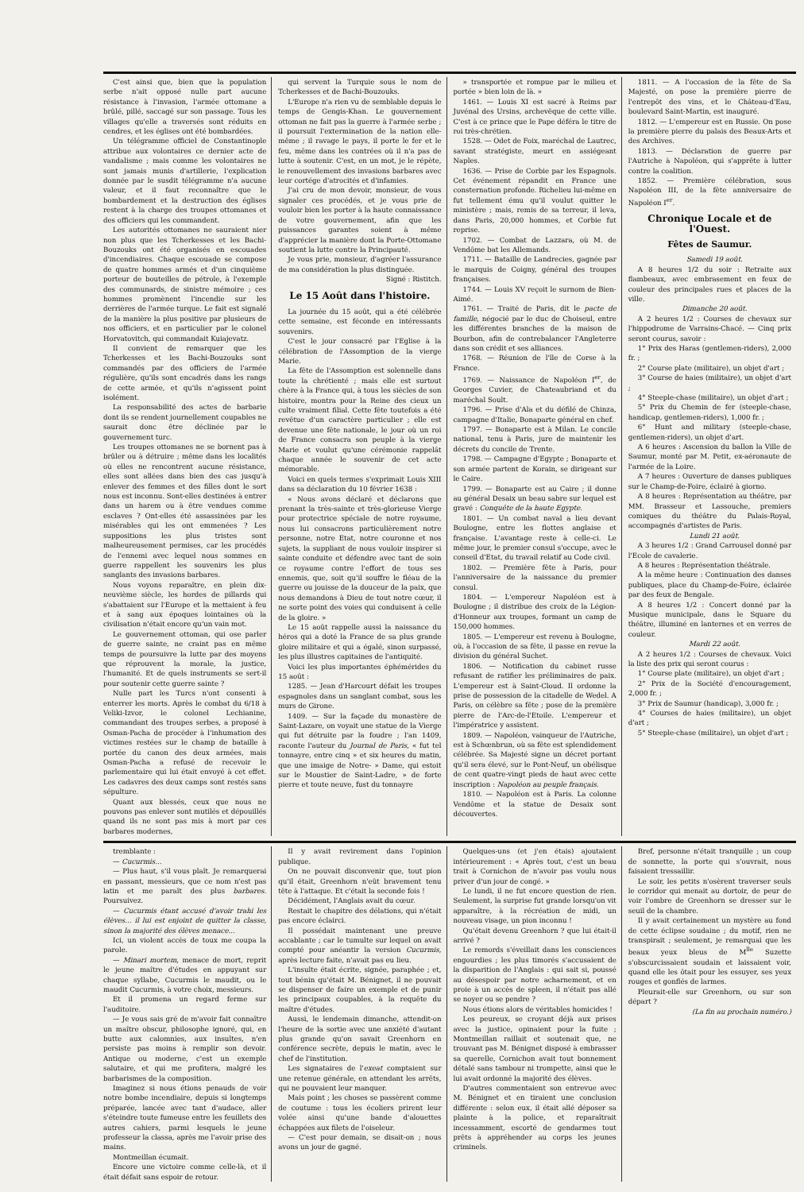C'est ainsi que, bien que la population serbe n'ait opposé nulle part aucune résistance à l'invasion, l'armée ottomane a brûlé, pillé, saccagé sur son passage. Tous les villages qu'elle a traversés sont réduits en cendres, et les églises ont été bombardées.
Un télégramme officiel de Constantinople attribue aux volontaires ce dernier acte de vandalisme ; mais comme les volontaires ne sont jamais munis d'artillerie, l'explication donnée par le susdit télégramme n'a aucune valeur, et il faut reconnaître que le bombardement et la destruction des églises restent à la charge des troupes ottomanes et des officiers qui les commandent.
Les autorités ottomanes ne sauraient nier non plus que les Tcherkesses et les Bachi-Bouzouks ont été organisés en escouades d'incendiaires. Chaque escouade se compose de quatre hommes armés et d'un cinquième porteur de bouteilles de pétrole, à l'exemple des communards, de sinistre mémoire ; ces hommes promènent l'incendie sur les derrières de l'armée turque. Le fait est signalé de la manière la plus positive par plusieurs de nos officiers, et en particulier par le colonel Horvatovitch, qui commandait Kuiajevatz.
Il convient de remarquer que les Tcherkesses et les Bachi-Bouzouks sont commandés par des officiers de l'armée régulière, qu'ils sont encadrés dans les rangs de cette armée, et qu'ils n'agissent point isolément.
La responsabilité des actes de barbarie dont ils se rendent journellement coupables ne saurait donc être déclinée par le gouvernement turc.
Les troupes ottomanes ne se bornent pas à brûler ou à détruire ; même dans les localités où elles ne rencontrent aucune résistance, elles sont allées dans bien des cas jusqu'à enlever des femmes et des filles dont le sort nous est inconnu. Sont-elles destinées à entrer dans un harem ou à être vendues comme esclaves ? Ont-elles été assassinées par les misérables qui les ont emmenées ? Les suppositions les plus tristes sont malheureusement permises, car les procédés de l'ennemi avec lequel nous sommes en guerre rappellent les souvenirs les plus sanglants des invasions barbares.
Nous voyons reparaître, en plein dix-neuvième siècle, les hordes de pillards qui s'abattaient sur l'Europe et la mettaient à feu et à sang aux époques lointaines où la civilisation n'était encore qu'un vain mot.
Le gouvernement ottoman, qui ose parler de guerre sainte, ne craint pas en même temps de poursuivre la lutte par des moyens que réprouvent la morale, la justice, l'humanité. Et de quels instruments se sert-il pour soutenir cette guerre sainte ?
Nulle part les Turcs n'ont consenti à enterrer les morts. Après le combat du 6/18 à Veliki-Izvor, le colonel Lechianine, commandant des troupes serbes, a proposé à Osman-Pacha de procéder à l'inhumation des victimes restées sur le champ de bataille à portée du canon des deux armées, mais Osman-Pacha a refusé de recevoir le parlementaire qui lui était envoyé à cet effet. Les cadavres des deux camps sont restés sans sépulture.
Quant aux blessés, ceux que nous ne pouvons pas enlever sont mutilés et dépouillés quand ils ne sont pas mis à mort par ces barbares modernes,
qui servent la Turquie sous le nom de Tcherkesses et de Bachi-Bouzouks.
L'Europe n'a rien vu de semblable depuis le temps de Gengis-Khan. Le gouvernement ottoman ne fait pas la guerre à l'armée serbe ; il poursuit l'extermination de la nation elle-même ; il ravage le pays, il porte le fer et le feu, même dans les contrées où il n'a pas de lutte à soutenir. C'est, en un mot, je le répète, le renouvellement des invasions barbares avec leur cortége d'atrocités et d'infamies.
J'ai cru de mon devoir, monsieur, de vous signaler ces procédés, et je vous prie de vouloir bien les porter à la haute connaissance de votre gouvernement, afin que les puissances garantes soient à même d'apprécier la manière dont la Porte-Ottomane soutient la lutte contre la Principauté.
Je vous prie, monsieur, d'agréer l'assurance de ma considération la plus distinguée.
Signé : Ristitch.
Le 15 Août dans l'histoire.
La journée du 15 août, qui a été célébrée cette semaine, est féconde en intéressants souvenirs.
C'est le jour consacré par l'Eglise à la célébration de l'Assomption de la vierge Marie.
La fête de l'Assomption est solennelle dans toute la chrétienté ; mais elle est surtout chère à la France qui, à tous les siècles de son histoire, montra pour la Reine des cieux un culte vraiment filial. Cette fête toutefois a été revêtue d'un caractère particulier ; elle est devenue une fête nationale, le jour où un roi de France consacra son peuple à la vierge Marie et voulut qu'une cérémonie rappelât chaque année le souvenir de cet acte mémorable.
Voici en quels termes s'exprimait Louis XIII dans sa déclaration du 10 février 1638 :
« Nous avons déclaré et déclarons que prenant la très-sainte et très-glorieuse Vierge pour protectrice spéciale de notre royaume, nous lui consacrons particulièrement notre personne, notre Etat, notre couronne et nos sujets, la suppliant de nous vouloir inspirer si sainte conduite et défendre avec tant de soin ce royaume contre l'effort de tous ses ennemis, que, soit qu'il souffre le fléau de la guerre ou jouisse de la douceur de la paix, que nous demandons à Dieu de tout notre cœur, il ne sorte point des voies qui conduisent à celle de la gloire. »
Le 15 août rappelle aussi la naissance du héros qui a doté la France de sa plus grande gloire militaire et qui a égalé, sinon surpassé, les plus illustres capitaines de l'antiquité.
Voici les plus importantes éphémérides du 15 août :
1285. — Jean d'Harcourt défait les troupes espagnoles dans un sanglant combat, sous les murs de Girone.
1409. — Sur la façade du monastère de Saint-Lazare, on voyait une statue de la Vierge qui fut détruite par la foudre ; l'an 1409, raconte l'auteur du Journal de Paris, « fut tel tonnayre, entre cinq » et six heures du matin, que une imaige de Notre- » Dame, qui estoit sur le Moustier de Saint-Ladre, » de forte pierre et toute neuve, fust du tonnayre
» transportée et rompue par le milieu et portée » bien loin de là. »
1461. — Louis XI est sacré à Reims par Juvénal des Ursins, archevêque de cette ville. C'est à ce prince que le Pape déféra le titre de roi très-chrétien.
1528. — Odet de Foix, maréchal de Lautrec, savant stratégiste, meurt en assiégeant Naples.
1636. — Prise de Corbie par les Espagnols. Cet événement répandit en France une consternation profonde. Richelieu lui-même en fut tellement ému qu'il voulut quitter le ministère ; mais, remis de sa terreur, il leva, dans Paris, 20,000 hommes, et Corbie fut reprise.
1702. — Combat de Lazzara, où M. de Vendôme bat les Allemands.
1711. — Bataille de Landrecies, gagnée par le marquis de Coigny, général des troupes françaises.
1744. — Louis XV reçoit le surnom de Bien-Aimé.
1761. — Traité de Paris, dit le pacte de famille, négocié par le duc de Choiseul, entre les différentes branches de la maison de Bourbon, afin de contrebalancer l'Angleterre dans son crédit et ses alliances.
1768. — Réunion de l'île de Corse à la France.
1769. — Naissance de Napoléon I<sup>er</sup>, de Georges Cuvier, de Chateaubriand et du maréchal Soult.
1796. — Prise d'Ala et du défilé de Chinza, campagne d'Italie, Bonaparte général en chef.
1797. — Bonaparte est à Milan. Le concile national, tenu à Paris, jure de maintenir les décrets du concile de Trente.
1798. — Campagne d'Egypte ; Bonaparte et son armée partent de Korain, se dirigeant sur le Caire.
1799. — Bonaparte est au Caire ; il donne au général Desaix un beau sabre sur lequel est gravé : Conquête de la haute Egypte.
1801. — Un combat naval a lieu devant Boulogne, entre les flottes anglaise et française. L'avantage reste à celle-ci. Le même jour, le premier consul s'occupe, avec le conseil d'Etat, du travail relatif au Code civil.
1802. — Première fête à Paris, pour l'anniversaire de la naissance du premier consul.
1804. — L'empereur Napoléon est à Boulogne ; il distribue des croix de la Légion-d'Honneur aux troupes, formant un camp de 150,000 hommes.
1805. — L'empereur est revenu à Boulogne, où, à l'occasion de sa fête, il passe en revue la division du général Suchet.
1806. — Notification du cabinet russe refusant de ratifier les préliminaires de paix. L'empereur est à Saint-Cloud. Il ordonne la prise de possession de la citadelle de Wedel. A Paris, on célèbre sa fête ; pose de la première pierre de l'Arc-de-l'Etoile. L'empereur et l'impératrice y assistent.
1809. — Napoléon, vainqueur de l'Autriche, est à Schœnbrun, où sa fête est splendidement célébrée. Sa Majesté signe un décret portant qu'il sera élevé, sur le Pont-Neuf, un obélisque de cent quatre-vingt pieds de haut avec cette inscription : Napoléon au peuple français.
1810. — Napoléon est à Paris. La colonne Vendôme et la statue de Desaix sont découvertes.
1811. — A l'occasion de la fête de Sa Majesté, on pose la première pierre de l'entrepôt des vins, et le Château-d'Eau, boulevard Saint-Martin, est inauguré.
1812. — L'empereur est en Russie. On pose la première pierre du palais des Beaux-Arts et des Archives.
1813. — Déclaration de guerre par l'Autriche à Napoléon, qui s'apprête à lutter contre la coalition.
1852. — Première célébration, sous Napoléon III, de la fête anniversaire de Napoléon I<sup>er</sup>.
Chronique Locale et de l'Ouest.
Fêtes de Saumur.
Samedi 19 août.
A 8 heures 1/2 du soir : Retraite aux flambeaux, avec embrasement en feux de couleur des principales rues et places de la ville.
Dimanche 20 août.
A 2 heures 1/2 : Courses de chevaux sur l'hippodrome de Varrains-Chacé. — Cinq prix seront courus, savoir :
1° Prix des Haras (gentlemen-riders), 2,000 fr. ;
2° Course plate (militaire), un objet d'art ;
3° Course de haies (militaire), un objet d'art ;
4° Steeple-chase (militaire), un objet d'art ;
5° Prix du Chemin de fer (steeple-chase, handicap, gentlemen-riders), 1,000 fr. ;
6° Hunt and military (steeple-chase, gentlemen-riders), un objet d'art.
A 6 heures : Ascension du ballon la Ville de Saumur, monté par M. Petit, ex-aéronaute de l'armée de la Loire.
A 7 heures : Ouverture de danses publiques sur le Champ-de-Foire, éclairé à giorno.
A 8 heures : Représentation au théâtre, par MM. Brasseur et Lassouche, premiers comiques du théâtre du Palais-Royal, accompagnés d'artistes de Paris.
Lundi 21 août.
A 3 heures 1/2 : Grand Carrousel donné par l'Ecole de cavalerie.
A 8 heures : Représentation théâtrale.
A la même heure : Continuation des danses publiques, place du Champ-de-Foire, éclairée par des feux de Bengale.
A 8 heures 1/2 : Concert donné par la Musique municipale, dans le Square du théâtre, illuminé en lanternes et en verres de couleur.
Mardi 22 août.
A 2 heures 1/2 : Courses de chevaux. Voici la liste des prix qui seront courus :
1° Course plate (militaire), un objet d'art ;
2° Prix de la Société d'encouragement, 2,000 fr. ;
3° Prix de Saumur (handicap), 3,000 fr. ;
4° Courses de haies (militaire), un objet d'art ;
5° Steeple-chase (militaire), un objet d'art ;
tremblante :
— Cucurmis...
— Plus haut, s'il vous plaît. Je remarquerai en passant, messieurs, que ce nom n'est pas latin et me paraît des plus barbares. Poursuivez.
— Cucurmis étant accusé d'avoir trahi les élèves... il lui est enjoint de quitter la classe, sinon la majorité des élèves menace...
Ici, un violent accès de toux me coupa la parole.
— Minari mortem, menace de mort, reprit le jeune maître d'études en appuyant sur chaque syllabe, Cucurmis le maudit, ou le maudit Cucurmis, à votre choix, messieurs.
Et il promena un regard ferme sur l'auditoire.
— Je vous sais gré de m'avoir fait connaître un maître obscur, philosophe ignoré, qui, en butte aux calomnies, aux insultes, n'en persiste pas moins à remplir son devoir. Antique ou moderne, c'est un exemple salutaire, et qui me profitera, malgré les barbarismes de la composition.
Imaginez si nous étions penauds de voir notre bombe incendiaire, depuis si longtemps préparée, lancée avec tant d'audace, aller s'éteindre toute fumeuse entre les feuillets des autres cahiers, parmi lesquels le jeune professeur la classa, après me l'avoir prise des mains.
Montmeillan écumait.
Encore une victoire comme celle-là, et il était défait sans espoir de retour.
Il y avait revirement dans l'opinion publique.
On ne pouvait disconvenir que, tout pion qu'il était, Greenhorn n'eût bravement tenu tête à l'attaque. Et c'était la seconde fois !
Décidément, l'Anglais avait du cœur.
Restait le chapitre des délations, qui n'était pas encore éclairci.
Il possédait maintenant une preuve accablante ; car le tumulte sur lequel on avait compté pour anéantir la version Cucurmis, après lecture faite, n'avait pas eu lieu.
L'insulte était écrite, signée, paraphée ; et, tout bénin qu'était M. Bénignet, il ne pouvait se dispenser de faire un exemple et de punir les principaux coupables, à la requête du maître d'études.
Aussi, le lendemain dimanche, attendit-on l'heure de la sortie avec une anxiété d'autant plus grande qu'on savait Greenhorn en conférence secrète, depuis le matin, avec le chef de l'institution.
Les signataires de l'exeat comptaient sur une retenue générale, en attendant les arrêts, qui ne pouvaient leur manquer.
Mais point ; les choses se passèrent comme de coutume : tous les écoliers prirent leur volée ainsi qu'une bande d'alouettes échappées aux filets de l'oiseleur.
— C'est pour demain, se disait-on ; nous avons un jour de gagné.
Quelques-uns (et j'en étais) ajoutaient intérieurement : « Après tout, c'est un beau trait à Cornichon de n'avoir pas voulu nous priver d'un jour de congé. »
Le lundi, il ne fut encore question de rien. Seulement, la surprise fut grande lorsqu'on vit apparaître, à la récréation de midi, un nouveau visage, un pion inconnu !
Qu'était devenu Greenhorn ? que lui était-il arrivé ?
Le remords s'éveillait dans les consciences engourdies ; les plus timorés s'accusaient de la disparition de l'Anglais : qui sait si, poussé au désespoir par notre acharnement, et en proie à un accès de spleen, il n'était pas allé se noyer ou se pendre ?
Nous étions alors de véritables homicides !
Les peureux, se croyant déjà aux prises avec la justice, opinaient pour la fuite ; Montmeillan raillait et soutenait que, ne trouvant pas M. Bénignet disposé à embrasser sa querelle, Cornichon avait tout bonnement détalé sans tambour ni trompette, ainsi que le lui avait ordonné la majorité des élèves.
D'autres commentaient son entrevue avec M. Bénignet et en tiraient une conclusion différente : selon eux, il était allé déposer sa plainte à la police, et reparaîtrait incessamment, escorté de gendarmes tout prêts à appréhender au corps les jeunes criminels.
Bref, personne n'était tranquille ; un coup de sonnette, la porte qui s'ouvrait, nous faisaient tressaillir.
Le soir, les petits n'osèrent traverser seuls le corridor qui menait au dortoir, de peur de voir l'ombre de Greenhorn se dresser sur le seuil de la chambre.
Il y avait certainement un mystère au fond de cette éclipse soudaine ; du motif, rien ne transpirait ; seulement, je remarquai que les beaux yeux bleus de M<sup>lle</sup> Suzette s'obscurcissaient soudain et laissaient voir, quand elle les ôtait pour les essuyer, ses yeux rouges et gonflés de larmes.
Pleurait-elle sur Greenhorn, ou sur son départ ?
(La fin au prochain numéro.)